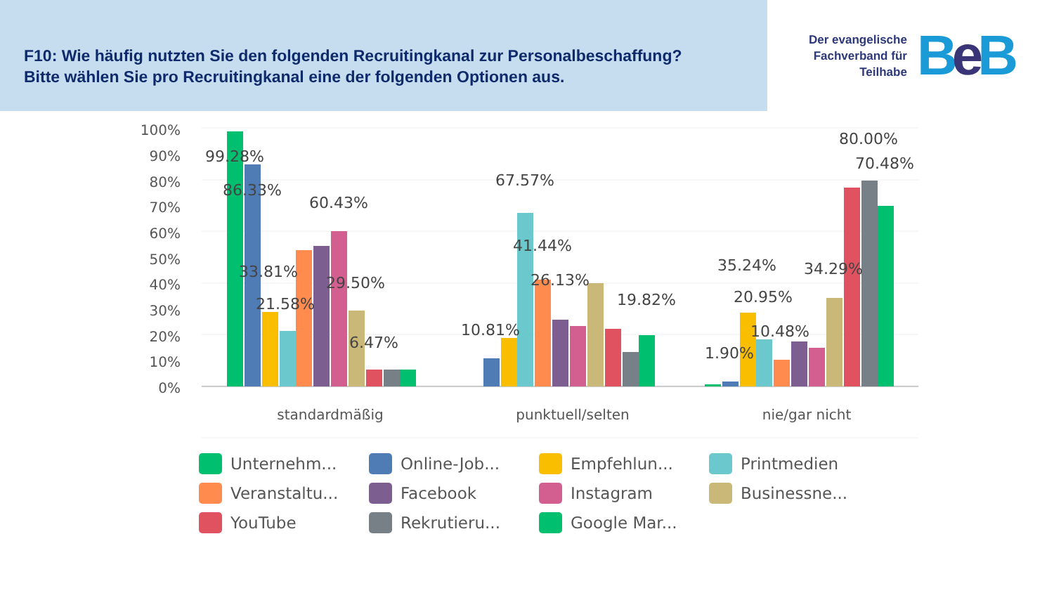F10: Wie häufig nutzten Sie den folgenden Recruitingkanal zur Personalbeschaffung?
Bitte wählen Sie pro Recruitingkanal eine der folgenden Optionen aus.
Der evangelische
Fachverband für
Teilhabe
Be B
100%
90%
80%
70%
60%
50%
40%
30%
20%
10%
0%
99.28%
86.33%
60.43%
33.81%
29.50%
21.58%
6.47%
67.57%
41.44%
26.13%
19.82%
10.81%
80.00%
70.48%
35.24%
34.29%
20.95%
10.48%
1.90%
standardmäßig
punktuell/selten
nie/gar nicht
Unternehm...
Online-Job...
Empfehlun...
Printmedien
Veranstaltu...
Facebook
Instagram
Businessne...
YouTube
Rekrutieru...
Google Mar...